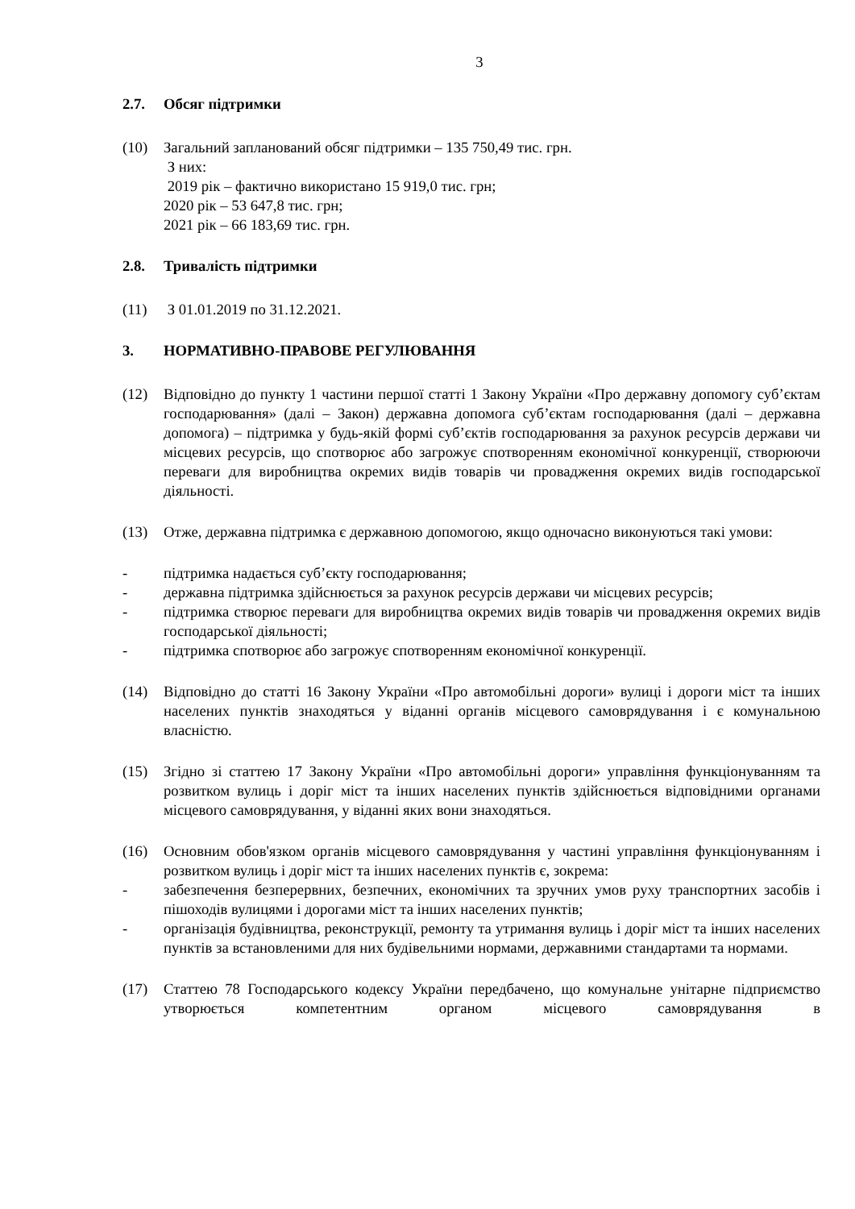3
2.7. Обсяг підтримки
(10) Загальний запланований обсяг підтримки – 135 750,49 тис. грн.
З них:
2019 рік – фактично використано 15 919,0 тис. грн;
2020 рік – 53 647,8 тис. грн;
2021 рік – 66 183,69 тис. грн.
2.8. Тривалість підтримки
(11) З 01.01.2019 по 31.12.2021.
3. НОРМАТИВНО-ПРАВОВЕ РЕГУЛЮВАННЯ
(12) Відповідно до пункту 1 частини першої статті 1 Закону України «Про державну допомогу суб’єктам господарювання» (далі – Закон) державна допомога суб’єктам господарювання (далі – державна допомога) – підтримка у будь-якій формі суб’єктів господарювання за рахунок ресурсів держави чи місцевих ресурсів, що спотворює або загрожує спотворенням економічної конкуренції, створюючи переваги для виробництва окремих видів товарів чи провадження окремих видів господарської діяльності.
(13) Отже, державна підтримка є державною допомогою, якщо одночасно виконуються такі умови:
- підтримка надається суб’єкту господарювання;
- державна підтримка здійснюється за рахунок ресурсів держави чи місцевих ресурсів;
- підтримка створює переваги для виробництва окремих видів товарів чи провадження окремих видів господарської діяльності;
- підтримка спотворює або загрожує спотворенням економічної конкуренції.
(14) Відповідно до статті 16 Закону України «Про автомобільні дороги» вулиці і дороги міст та інших населених пунктів знаходяться у віданні органів місцевого самоврядування і є комунальною власністю.
(15) Згідно зі статтею 17 Закону України «Про автомобільні дороги» управління функціонуванням та розвитком вулиць і доріг міст та інших населених пунктів здійснюється відповідними органами місцевого самоврядування, у віданні яких вони знаходяться.
(16) Основним обов'язком органів місцевого самоврядування у частині управління функціонуванням і розвитком вулиць і доріг міст та інших населених пунктів є, зокрема:
- забезпечення безперервних, безпечних, економічних та зручних умов руху транспортних засобів і пішоходів вулицями і дорогами міст та інших населених пунктів;
- організація будівництва, реконструкції, ремонту та утримання вулиць і доріг міст та інших населених пунктів за встановленими для них будівельними нормами, державними стандартами та нормами.
(17) Статтею 78 Господарського кодексу України передбачено, що комунальне унітарне підприємство утворюється компетентним органом місцевого самоврядування в